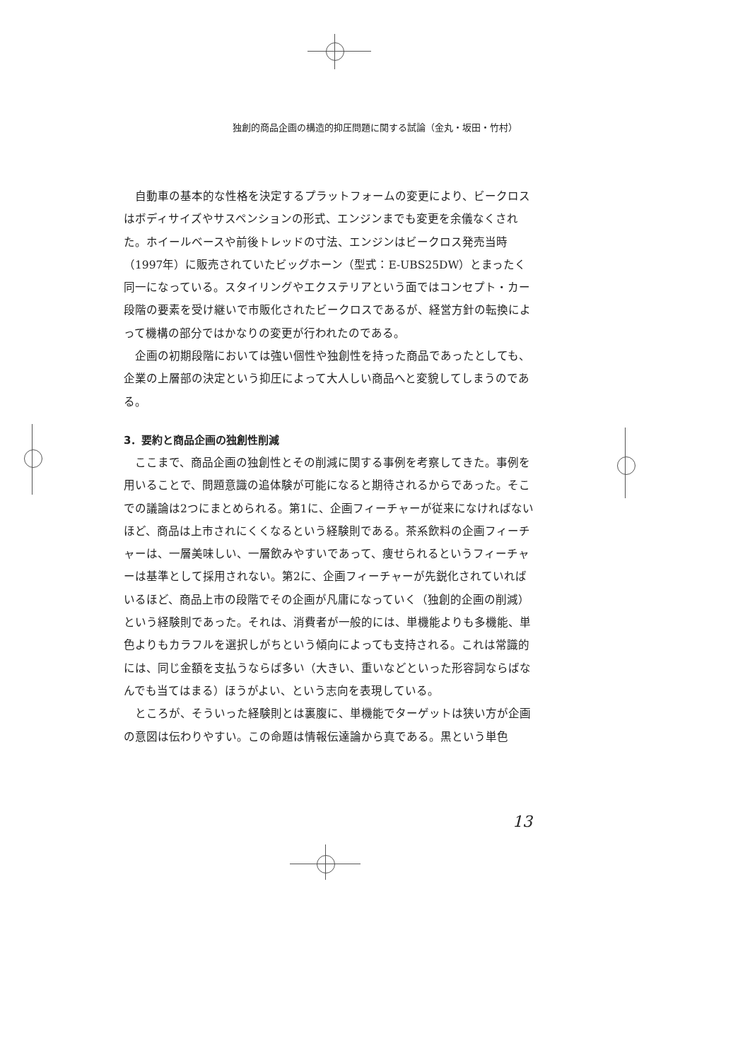独創的商品企画の構造的抑圧問題に関する試論（金丸・坂田・竹村）
自動車の基本的な性格を決定するプラットフォームの変更により、ビークロスはボディサイズやサスペンションの形式、エンジンまでも変更を余儀なくされた。ホイールベースや前後トレッドの寸法、エンジンはビークロス発売当時（1997年）に販売されていたビッグホーン（型式：E-UBS25DW）とまったく同一になっている。スタイリングやエクステリアという面ではコンセプト・カー段階の要素を受け継いで市販化されたビークロスであるが、経営方針の転換によって機構の部分ではかなりの変更が行われたのである。
企画の初期段階においては強い個性や独創性を持った商品であったとしても、企業の上層部の決定という抑圧によって大人しい商品へと変貌してしまうのである。
3．要約と商品企画の独創性削減
ここまで、商品企画の独創性とその削減に関する事例を考察してきた。事例を用いることで、問題意識の追体験が可能になると期待されるからであった。そこでの議論は2つにまとめられる。第1に、企画フィーチャーが従来になければないほど、商品は上市されにくくなるという経験則である。茶系飲料の企画フィーチャーは、一層美味しい、一層飲みやすいであって、痩せられるというフィーチャーは基準として採用されない。第2に、企画フィーチャーが先鋭化されていればいるほど、商品上市の段階でその企画が凡庸になっていく（独創的企画の削減）という経験則であった。それは、消費者が一般的には、単機能よりも多機能、単色よりもカラフルを選択しがちという傾向によっても支持される。これは常識的には、同じ金額を支払うならば多い（大きい、重いなどといった形容詞ならばなんでも当てはまる）ほうがよい、という志向を表現している。
ところが、そういった経験則とは裏腹に、単機能でターゲットは狭い方が企画の意図は伝わりやすい。この命題は情報伝達論から真である。黒という単色
13